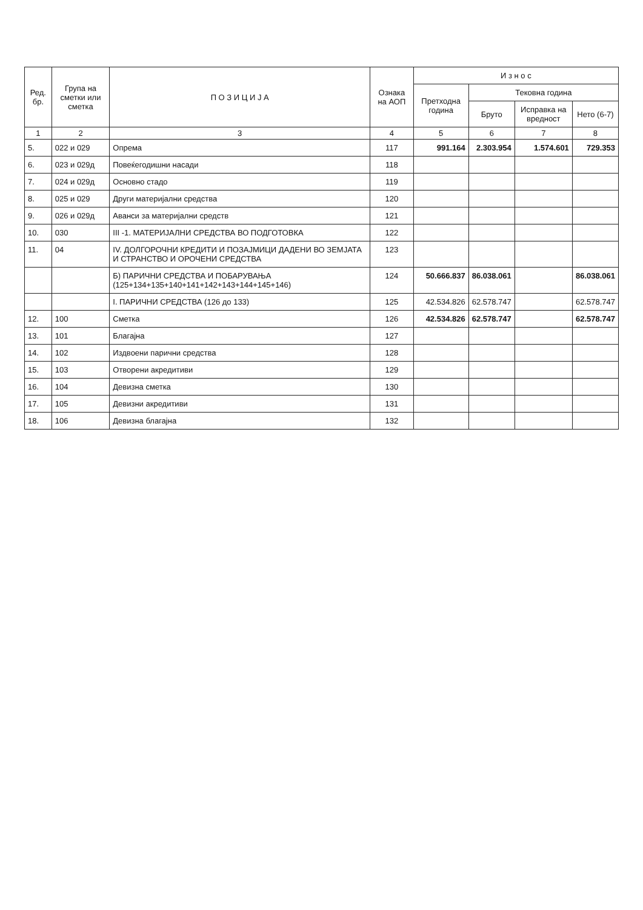| Ред. бр. | Група на сметки или сметка | П О З И Ц И Ј А | Ознака на АОП | И з н о с | | | |
| --- | --- | --- | --- | --- | --- | --- | --- |
| | | | | Претходна година | Тековна година | | |
| | | | | | Бруто | Исправка на вредност | Нето (6-7) |
| 1 | 2 | 3 | 4 | 5 | 6 | 7 | 8 |
| 5. | 022 и 029 | Опрема | 117 | 991.164 | 2.303.954 | 1.574.601 | 729.353 |
| 6. | 023 и 029д | Повеќегодишни насади | 118 | | | | |
| 7. | 024 и 029д | Основно стадо | 119 | | | | |
| 8. | 025 и 029 | Други материјални средства | 120 | | | | |
| 9. | 026 и 029д | Аванси за материјални средств | 121 | | | | |
| 10. | 030 | III -1. МАТЕРИЈАЛНИ СРЕДСТВА ВО ПОДГОТОВКА | 122 | | | | |
| 11. | 04 | IV. ДОЛГОРОЧНИ КРЕДИТИ И ПОЗАЈМИЦИ ДАДЕНИ ВО ЗЕМЈАТА И СТРАНСТВО И ОРОЧЕНИ СРЕДСТВА | 123 | | | | |
| | | Б) ПАРИЧНИ СРЕДСТВА И ПОБАРУВАЊА (125+134+135+140+141+142+143+144+145+146) | 124 | 50.666.837 | 86.038.061 | | 86.038.061 |
| | | I. ПАРИЧНИ СРЕДСТВА (126 до 133) | 125 | 42.534.826 | 62.578.747 | | 62.578.747 |
| 12. | 100 | Сметка | 126 | 42.534.826 | 62.578.747 | | 62.578.747 |
| 13. | 101 | Благајна | 127 | | | | |
| 14. | 102 | Издвоени парични средства | 128 | | | | |
| 15. | 103 | Отворени акредитиви | 129 | | | | |
| 16. | 104 | Девизна сметка | 130 | | | | |
| 17. | 105 | Девизни акредитиви | 131 | | | | |
| 18. | 106 | Девизна благајна | 132 | | | | |